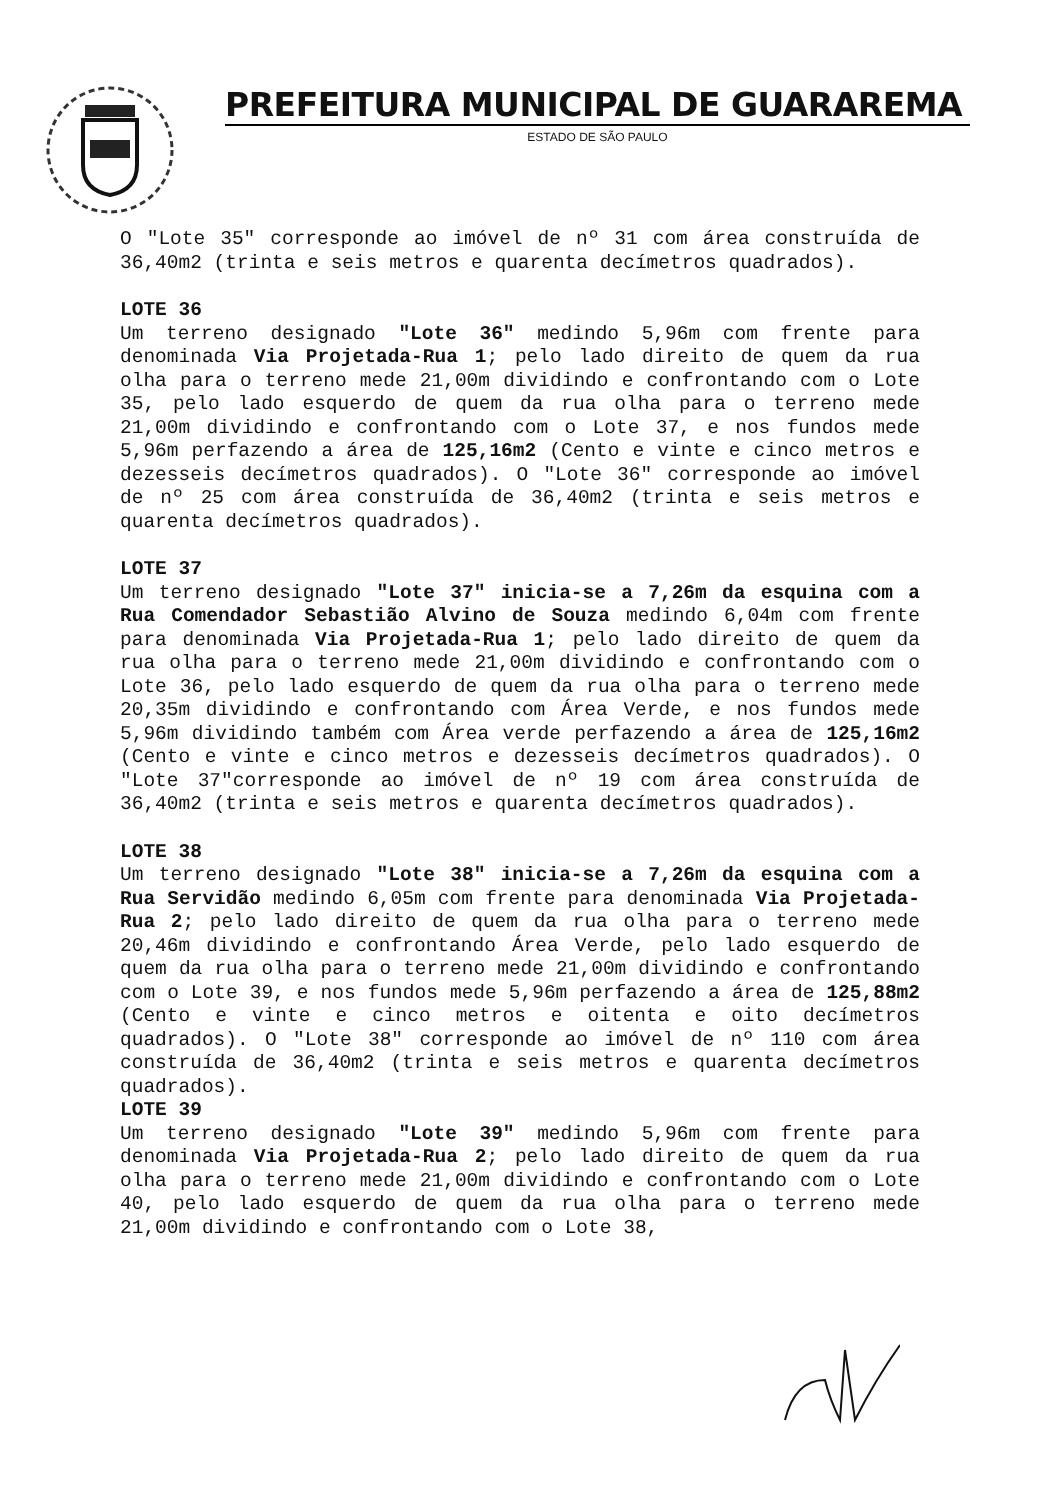PREFEITURA MUNICIPAL DE GUARAREMA
ESTADO DE SÃO PAULO
O "Lote 35" corresponde ao imóvel de nº 31 com área construída de 36,40m2 (trinta e seis metros e quarenta decímetros quadrados).
LOTE 36
Um terreno designado "Lote 36" medindo 5,96m com frente para denominada Via Projetada-Rua 1; pelo lado direito de quem da rua olha para o terreno mede 21,00m dividindo e confrontando com o Lote 35, pelo lado esquerdo de quem da rua olha para o terreno mede 21,00m dividindo e confrontando com o Lote 37, e nos fundos mede 5,96m perfazendo a área de 125,16m2 (Cento e vinte e cinco metros e dezesseis decímetros quadrados). O "Lote 36" corresponde ao imóvel de nº 25 com área construída de 36,40m2 (trinta e seis metros e quarenta decímetros quadrados).
LOTE 37
Um terreno designado "Lote 37" inicia-se a 7,26m da esquina com a Rua Comendador Sebastião Alvino de Souza medindo 6,04m com frente para denominada Via Projetada-Rua 1; pelo lado direito de quem da rua olha para o terreno mede 21,00m dividindo e confrontando com o Lote 36, pelo lado esquerdo de quem da rua olha para o terreno mede 20,35m dividindo e confrontando com Área Verde, e nos fundos mede 5,96m dividindo também com Área verde perfazendo a área de 125,16m2 (Cento e vinte e cinco metros e dezesseis decímetros quadrados). O "Lote 37"corresponde ao imóvel de nº 19 com área construída de 36,40m2 (trinta e seis metros e quarenta decímetros quadrados).
LOTE 38
Um terreno designado "Lote 38" inicia-se a 7,26m da esquina com a Rua Servidão medindo 6,05m com frente para denominada Via Projetada-Rua 2; pelo lado direito de quem da rua olha para o terreno mede 20,46m dividindo e confrontando Área Verde, pelo lado esquerdo de quem da rua olha para o terreno mede 21,00m dividindo e confrontando com o Lote 39, e nos fundos mede 5,96m perfazendo a área de 125,88m2 (Cento e vinte e cinco metros e oitenta e oito decímetros quadrados). O "Lote 38" corresponde ao imóvel de nº 110 com área construída de 36,40m2 (trinta e seis metros e quarenta decímetros quadrados).
LOTE 39
Um terreno designado "Lote 39" medindo 5,96m com frente para denominada Via Projetada-Rua 2; pelo lado direito de quem da rua olha para o terreno mede 21,00m dividindo e confrontando com o Lote 40, pelo lado esquerdo de quem da rua olha para o terreno mede 21,00m dividindo e confrontando com o Lote 38,